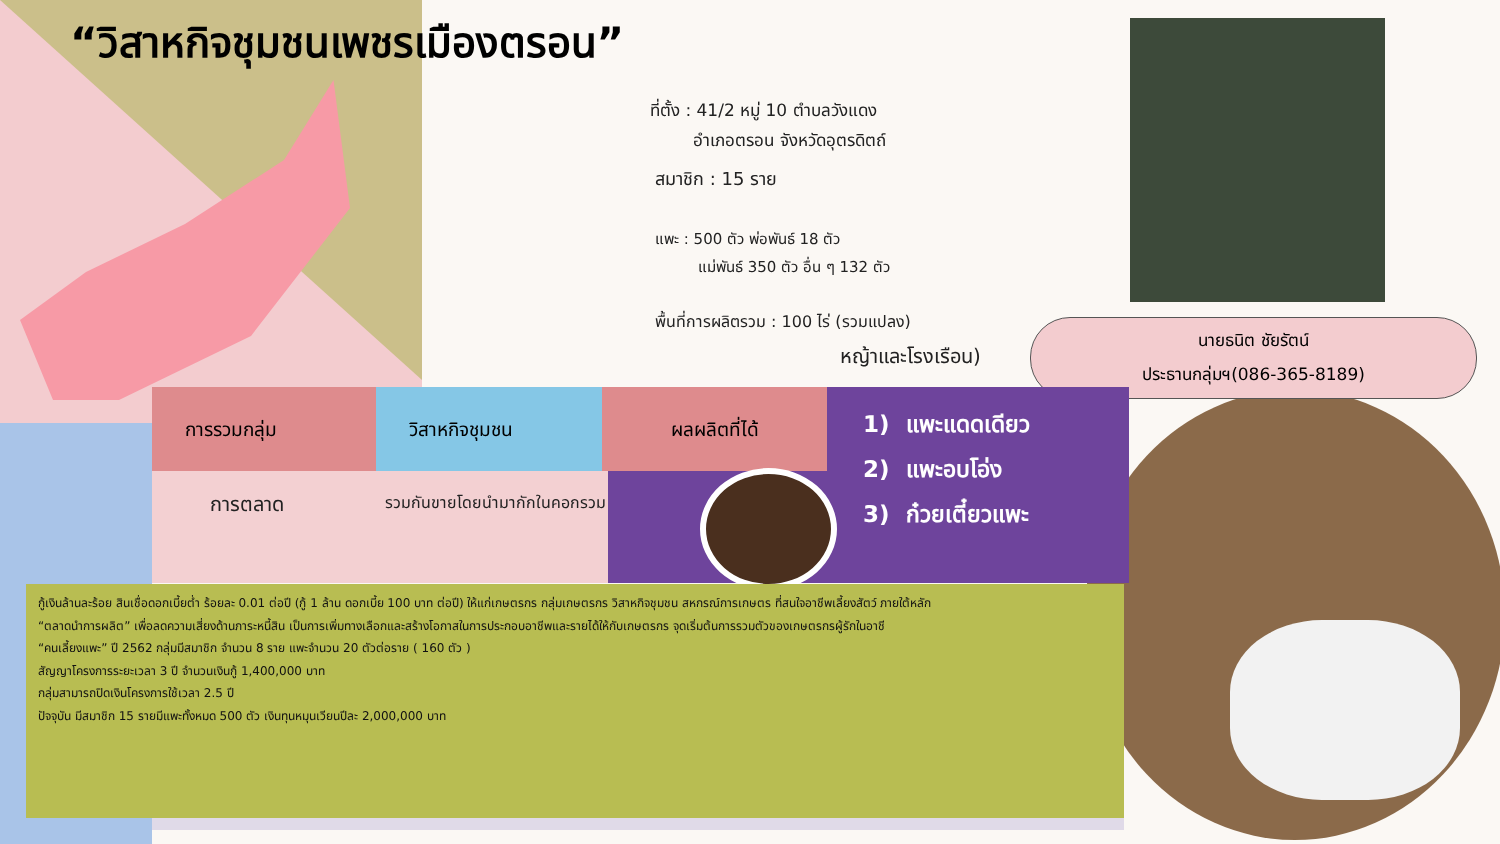“วิสาหกิจชุมชนเพชรเมืองตรอน”
ที่ตั้ง : 41/2 หมู่ 10 ตำบลวังแดง
อำเภอตรอน จังหวัดอุตรดิตถ์
สมาชิก : 15 ราย
แพะ : 500 ตัว พ่อพันธ์ 18 ตัว
แม่พันธ์ 350 ตัว อื่น ๆ 132 ตัว
พื้นที่การผลิตรวม : 100 ไร่ (รวมแปลง)
หญ้าและโรงเรือน)
นายธนิต ชัยรัตน์
ประธานกลุ่มฯ(086-365-8189)
การรวมกลุ่ม วิสาหกิจชุมชน ผลผลิตที่ได้
การตลาด
รวมกันขายโดยนำมากักในคอกรวม
1) แพะแดดเดียว
2) แพะอบโอ่ง
3) ก๋วยเตี๋ยวแพะ
กู้เงินล้านละร้อย สินเชื่อดอกเบี้ยต่ำ ร้อยละ 0.01 ต่อปี (กู้ 1 ล้าน ดอกเบี้ย 100 บาท ต่อปี) ให้แก่เกษตรกร กลุ่มเกษตรกร วิสาหกิจชุมชน สหกรณ์การเกษตร ที่สนใจอาชีพเลี้ยงสัตว์ ภายใต้หลัก
“ตลาดนำการผลิต” เพื่อลดความเสี่ยงด้านภาระหนี้สิน เป็นการเพิ่มทางเลือกและสร้างโอกาสในการประกอบอาชีพและรายได้ให้กับเกษตรกร จุดเริ่มต้นการรวมตัวของเกษตรกรผู้รักในอาชี
“คนเลี้ยงแพะ” ปี 2562 กลุ่มมีสมาชิก จำนวน 8 ราย แพะจำนวน 20 ตัวต่อราย ( 160 ตัว )
สัญญาโครงการระยะเวลา 3 ปี จำนวนเงินกู้ 1,400,000 บาท
กลุ่มสามารถปิดเงินโครงการใช้เวลา 2.5 ปี
ปัจจุบัน มีสมาชิก 15 รายมีแพะทั้งหมด 500 ตัว เงินทุนหมุนเวียนปีละ 2,000,000 บาท